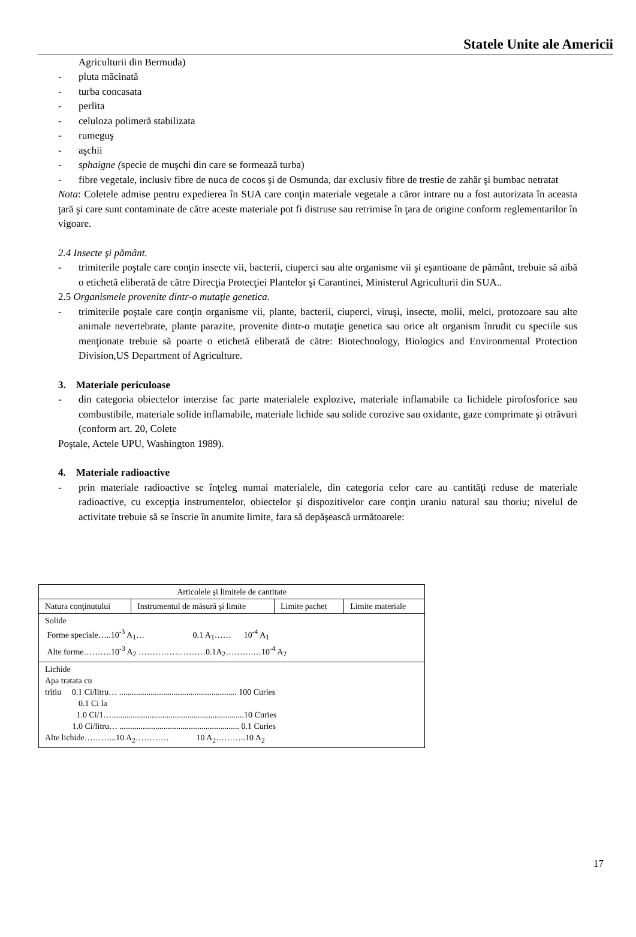Statele Unite ale Americii
Agriculturii din Bermuda)
- pluta măcinată
- turba concasata
- perlita
- celuloza polimeră stabilizata
- rumeguş
- aşchii
- sphaigne (specie de muşchi din care se formează turba)
- fibre vegetale, inclusiv fibre de nuca de cocos şi de Osmunda, dar exclusiv fibre de trestie de zahăr şi bumbac netratat
Nota: Coletele admise pentru expedierea în SUA care conţin materiale vegetale a căror intrare nu a fost autorizata în aceasta ţară şi care sunt contaminate de către aceste materiale pot fi distruse sau retrimise în ţara de origine conform reglementarilor în vigoare.
2.4 Insecte şi pământ.
- trimiterile poştale care conţin insecte vii, bacterii, ciuperci sau alte organisme vii şi eşantioane de pământ, trebuie să aibă o etichetă eliberată de către Direcţia Protecţiei Plantelor şi Carantinei, Ministerul Agriculturii din SUA..
2.5 Organismele provenite dintr-o mutaţie genetica.
- trimiterile poştale care conţin organisme vii, plante, bacterii, ciuperci, viruşi, insecte, molii, melci, protozoare sau alte animale nevertebrate, plante parazite, provenite dintr-o mutaţie genetica sau orice alt organism înrudit cu speciile sus menţionate trebuie să poarte o etichetă eliberată de către: Biotechnology, Biologics and Environmental Protection Division,US Department of Agriculture.
3. Materiale periculoase
- din categoria obiectelor interzise fac parte materialele explozive, materiale inflamabile ca lichidele pirofosforice sau combustibile, materiale solide inflamabile, materiale lichide sau solide corozive sau oxidante, gaze comprimate şi otrăvuri (conform art. 20, Colete
Poştale, Actele UPU, Washington 1989).
4. Materiale radioactive
- prin materiale radioactive se înţeleg numai materialele, din categoria celor care au cantităţi reduse de materiale radioactive, cu excepţia instrumentelor, obiectelor şi dispozitivelor care conţin uraniu natural sau thoriu; nivelul de activitate trebuie să se înscrie în anumite limite, fara să depăşească următoarele:
| Articolele şi limitele de cantitate | | | |
| Natura conţinutului | Instrumentul de măsură şi limite | Limite pachet | Limite materiale |
| Solide Forme speciale…..10<sup>-3</sup> A<sub>1</sub>… 0.1 A<sub>1</sub>…… 10<sup>-4</sup> A<sub>1</sub> Alte forme……….10<sup>-3</sup> A<sub>2</sub> ……………………0.1A<sub>2</sub>……….…10<sup>-4</sup> A<sub>2</sub> | | | |
| Lichide Apa tratata cu tritiu 0.1 Ci/litru… ........................................................ 100 Curies 0.1 Ci la 1.0 Ci/1…...............................................................10 Curies 1.0 Ci/litru… ......................................................... 0.1 Curies Alte lichide………...10 A<sub>2</sub>………… 10 A<sub>2</sub>………..10 A<sub>2</sub> | | | |
17